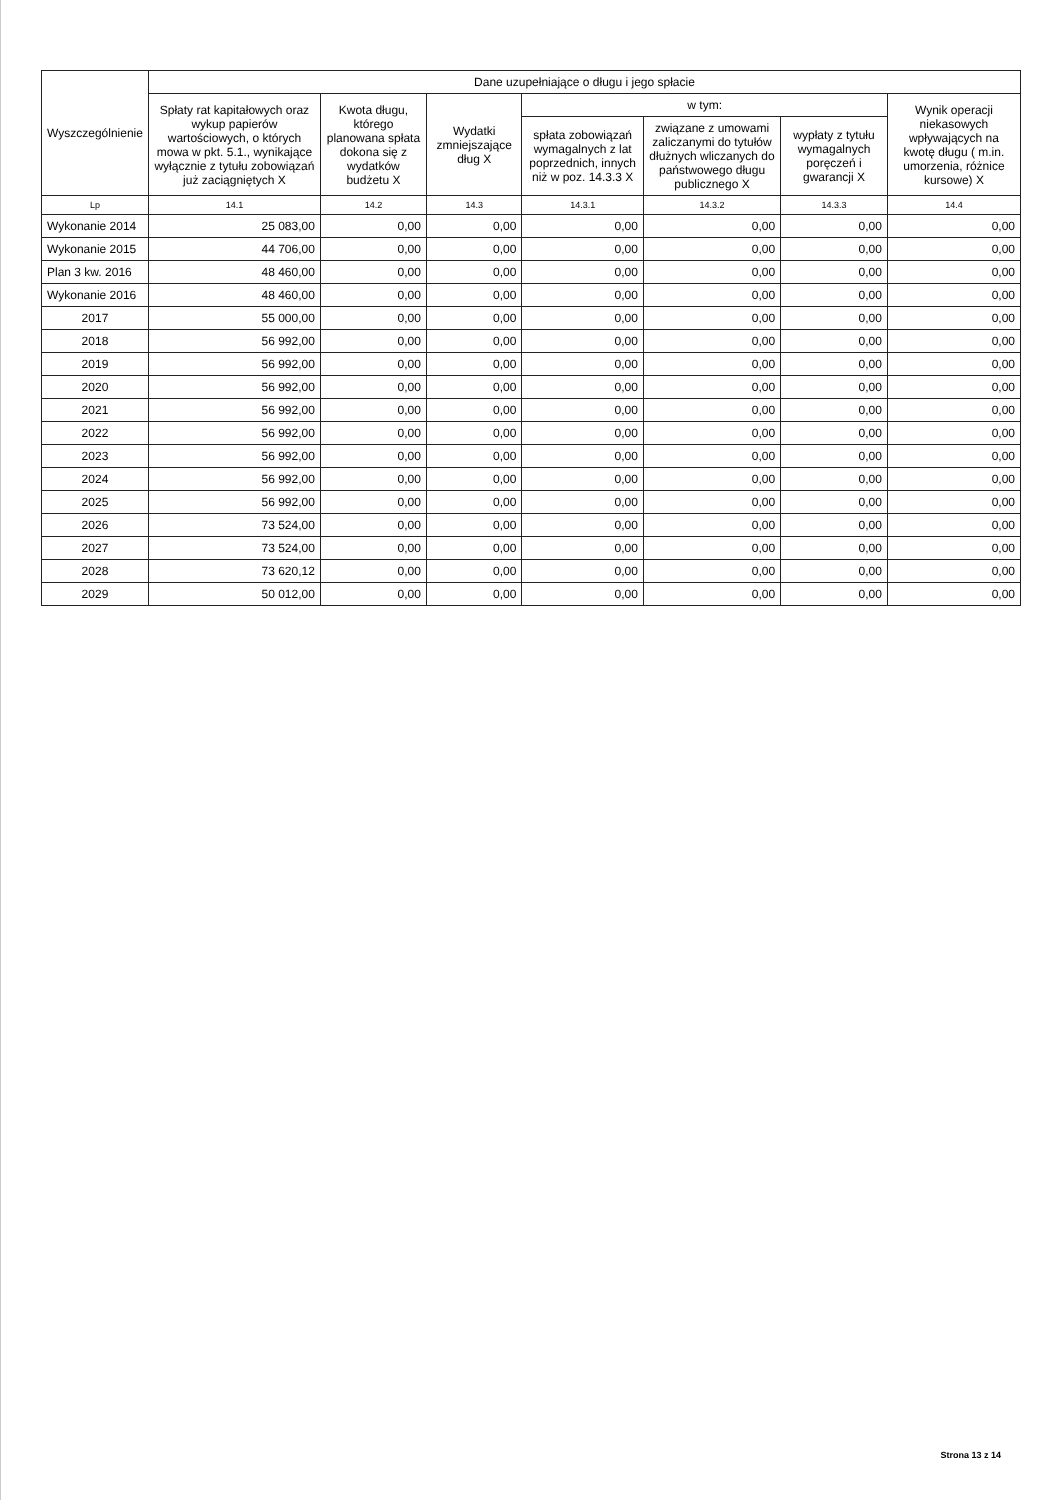| Wyszczególnienie | Dane uzupełniające o długu i jego spłacie | | | | | | |
| --- | --- | --- | --- | --- | --- | --- | --- |
| | Spłaty rat kapitałowych oraz wykup papierów wartościowych, o których mowa w pkt. 5.1., wynikające wyłącznie z tytułu zobowiązań już zaciągniętych X | Kwota długu, którego planowana spłata dokona się z wydatków budżetu X | Wydatki zmniejszające dług X | w tym: | | | Wynik operacji niekasowych wpływających na kwotę długu ( m.in. umorzenia, różnice kursowe) X |
| | | | | spłata zobowiązań wymagalnych z lat poprzednich, innych niż w poz. 14.3.3 X | związane z umowami zaliczanymi do tytułów dłużnych wliczanych do państwowego długu publicznego X | wypłaty z tytułu wymagalnych poręczeń i gwarancji X | |
| Lp | 14.1 | 14.2 | 14.3 | 14.3.1 | 14.3.2 | 14.3.3 | 14.4 |
| Wykonanie 2014 | 25 083,00 | 0,00 | 0,00 | 0,00 | 0,00 | 0,00 | 0,00 |
| Wykonanie 2015 | 44 706,00 | 0,00 | 0,00 | 0,00 | 0,00 | 0,00 | 0,00 |
| Plan 3 kw. 2016 | 48 460,00 | 0,00 | 0,00 | 0,00 | 0,00 | 0,00 | 0,00 |
| Wykonanie 2016 | 48 460,00 | 0,00 | 0,00 | 0,00 | 0,00 | 0,00 | 0,00 |
| 2017 | 55 000,00 | 0,00 | 0,00 | 0,00 | 0,00 | 0,00 | 0,00 |
| 2018 | 56 992,00 | 0,00 | 0,00 | 0,00 | 0,00 | 0,00 | 0,00 |
| 2019 | 56 992,00 | 0,00 | 0,00 | 0,00 | 0,00 | 0,00 | 0,00 |
| 2020 | 56 992,00 | 0,00 | 0,00 | 0,00 | 0,00 | 0,00 | 0,00 |
| 2021 | 56 992,00 | 0,00 | 0,00 | 0,00 | 0,00 | 0,00 | 0,00 |
| 2022 | 56 992,00 | 0,00 | 0,00 | 0,00 | 0,00 | 0,00 | 0,00 |
| 2023 | 56 992,00 | 0,00 | 0,00 | 0,00 | 0,00 | 0,00 | 0,00 |
| 2024 | 56 992,00 | 0,00 | 0,00 | 0,00 | 0,00 | 0,00 | 0,00 |
| 2025 | 56 992,00 | 0,00 | 0,00 | 0,00 | 0,00 | 0,00 | 0,00 |
| 2026 | 73 524,00 | 0,00 | 0,00 | 0,00 | 0,00 | 0,00 | 0,00 |
| 2027 | 73 524,00 | 0,00 | 0,00 | 0,00 | 0,00 | 0,00 | 0,00 |
| 2028 | 73 620,12 | 0,00 | 0,00 | 0,00 | 0,00 | 0,00 | 0,00 |
| 2029 | 50 012,00 | 0,00 | 0,00 | 0,00 | 0,00 | 0,00 | 0,00 |
Strona 13 z 14